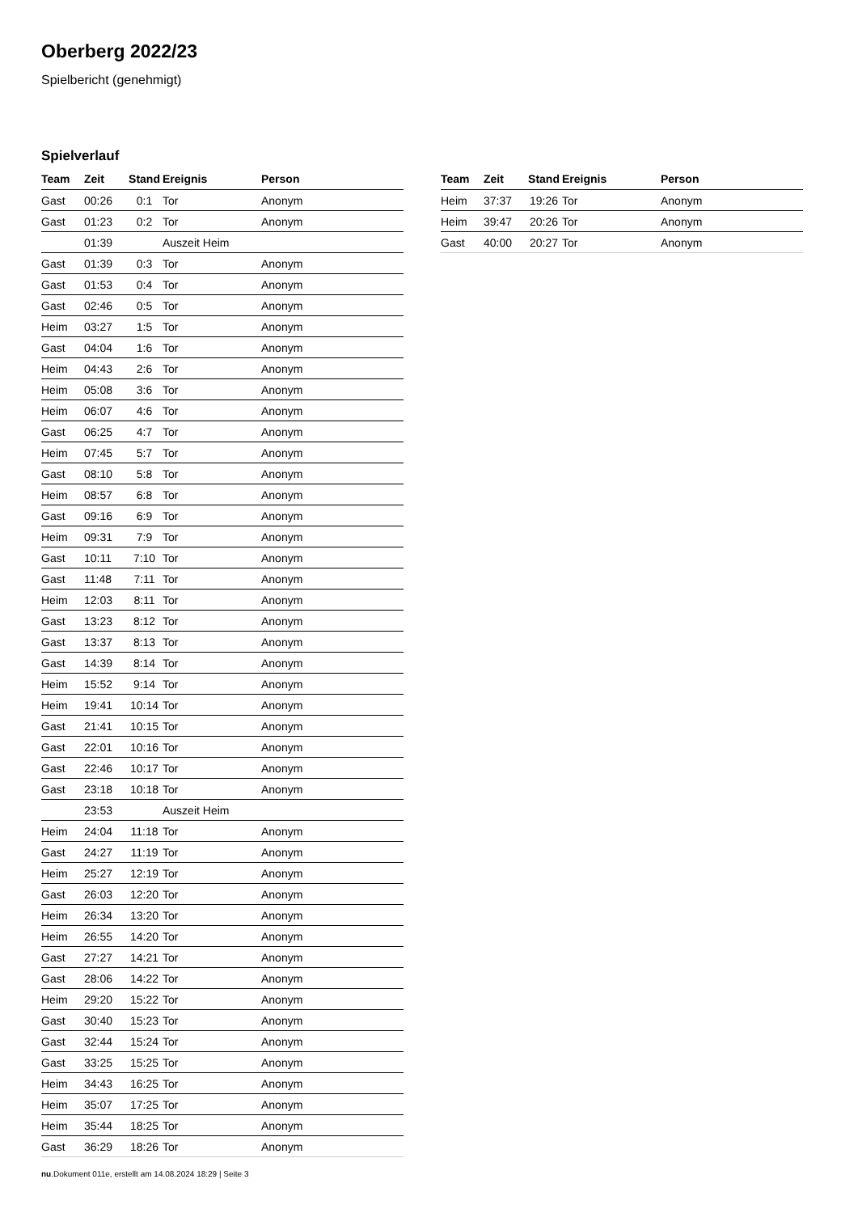Oberberg 2022/23
Spielbericht (genehmigt)
Spielverlauf
| Team | Zeit | Stand | Ereignis | Person |
| --- | --- | --- | --- | --- |
| Gast | 00:26 | 0:1 | Tor | Anonym |
| Gast | 01:23 | 0:2 | Tor | Anonym |
| | 01:39 | | Auszeit Heim | |
| Gast | 01:39 | 0:3 | Tor | Anonym |
| Gast | 01:53 | 0:4 | Tor | Anonym |
| Gast | 02:46 | 0:5 | Tor | Anonym |
| Heim | 03:27 | 1:5 | Tor | Anonym |
| Gast | 04:04 | 1:6 | Tor | Anonym |
| Heim | 04:43 | 2:6 | Tor | Anonym |
| Heim | 05:08 | 3:6 | Tor | Anonym |
| Heim | 06:07 | 4:6 | Tor | Anonym |
| Gast | 06:25 | 4:7 | Tor | Anonym |
| Heim | 07:45 | 5:7 | Tor | Anonym |
| Gast | 08:10 | 5:8 | Tor | Anonym |
| Heim | 08:57 | 6:8 | Tor | Anonym |
| Gast | 09:16 | 6:9 | Tor | Anonym |
| Heim | 09:31 | 7:9 | Tor | Anonym |
| Gast | 10:11 | 7:10 | Tor | Anonym |
| Gast | 11:48 | 7:11 | Tor | Anonym |
| Heim | 12:03 | 8:11 | Tor | Anonym |
| Gast | 13:23 | 8:12 | Tor | Anonym |
| Gast | 13:37 | 8:13 | Tor | Anonym |
| Gast | 14:39 | 8:14 | Tor | Anonym |
| Heim | 15:52 | 9:14 | Tor | Anonym |
| Heim | 19:41 | 10:14 | Tor | Anonym |
| Gast | 21:41 | 10:15 | Tor | Anonym |
| Gast | 22:01 | 10:16 | Tor | Anonym |
| Gast | 22:46 | 10:17 | Tor | Anonym |
| Gast | 23:18 | 10:18 | Tor | Anonym |
| | 23:53 | | Auszeit Heim | |
| Heim | 24:04 | 11:18 | Tor | Anonym |
| Gast | 24:27 | 11:19 | Tor | Anonym |
| Heim | 25:27 | 12:19 | Tor | Anonym |
| Gast | 26:03 | 12:20 | Tor | Anonym |
| Heim | 26:34 | 13:20 | Tor | Anonym |
| Heim | 26:55 | 14:20 | Tor | Anonym |
| Gast | 27:27 | 14:21 | Tor | Anonym |
| Gast | 28:06 | 14:22 | Tor | Anonym |
| Heim | 29:20 | 15:22 | Tor | Anonym |
| Gast | 30:40 | 15:23 | Tor | Anonym |
| Gast | 32:44 | 15:24 | Tor | Anonym |
| Gast | 33:25 | 15:25 | Tor | Anonym |
| Heim | 34:43 | 16:25 | Tor | Anonym |
| Heim | 35:07 | 17:25 | Tor | Anonym |
| Heim | 35:44 | 18:25 | Tor | Anonym |
| Gast | 36:29 | 18:26 | Tor | Anonym |
| Team | Zeit | Stand | Ereignis | Person |
| --- | --- | --- | --- | --- |
| Heim | 37:37 | 19:26 | Tor | Anonym |
| Heim | 39:47 | 20:26 | Tor | Anonym |
| Gast | 40:00 | 20:27 | Tor | Anonym |
nu.Dokument 011e, erstellt am 14.08.2024 18:29 | Seite 3